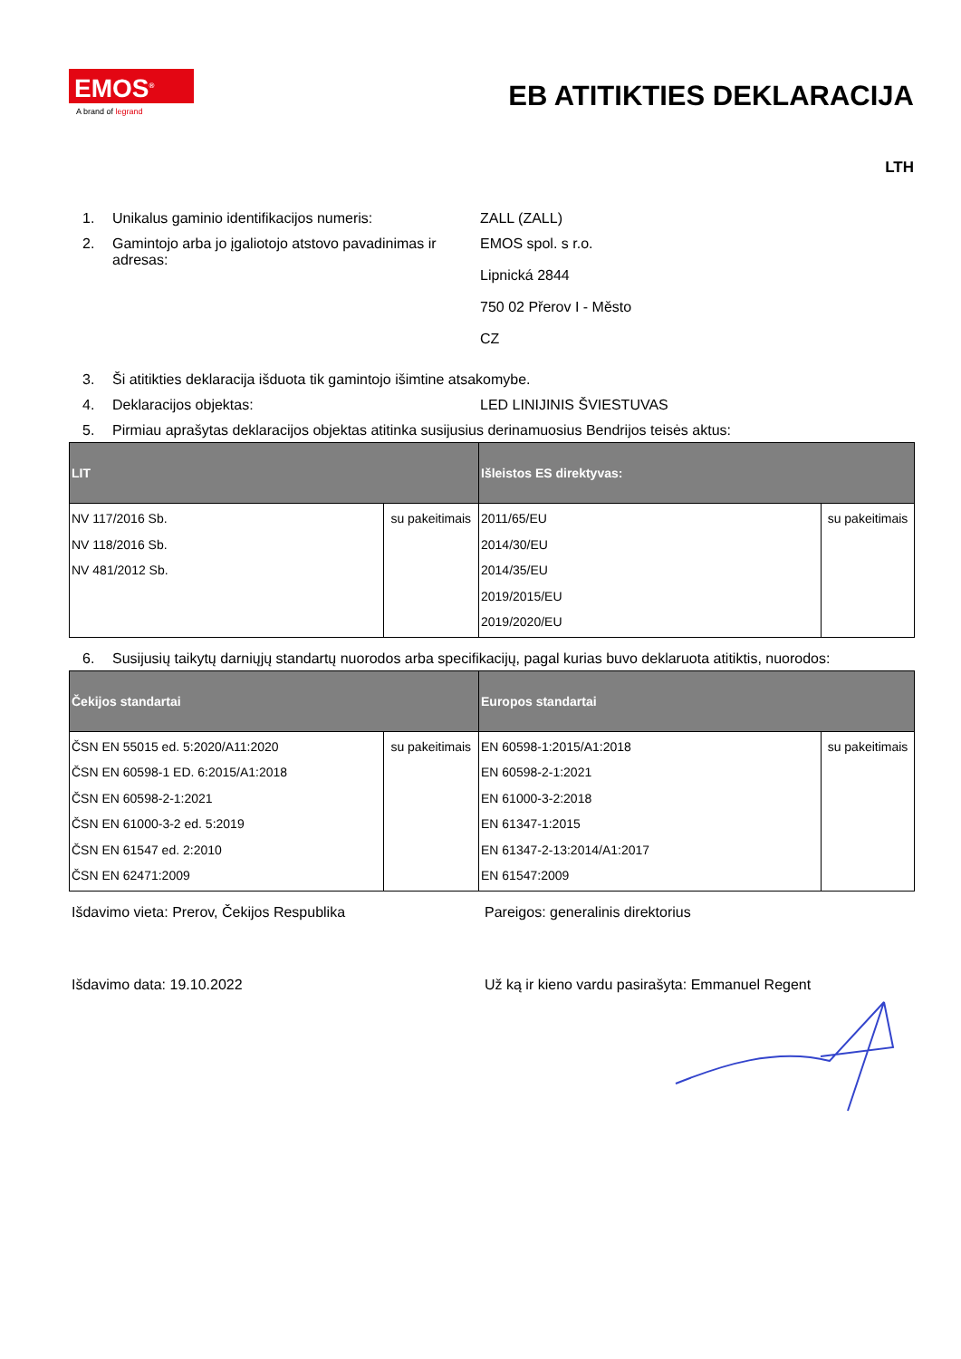EMOS<sup>®</sup>
A brand of legrand
EB ATITIKTIES DEKLARACIJA
LTH
1. Unikalus gaminio identifikacijos numeris: ZALL (ZALL)
2. Gamintojo arba jo įgaliotojo atstovo pavadinimas ir adresas:
EMOS spol. s r.o.
Lipnická 2844
750 02 Přerov I - Město
CZ
3. Ši atitikties deklaracija išduota tik gamintojo išimtine atsakomybe.
4. Deklaracijos objektas: LED LINIJINIS ŠVIESTUVAS
5. Pirmiau aprašytas deklaracijos objektas atitinka susijusius derinamuosius Bendrijos teisės aktus:
| LIT | | Išleistos ES direktyvas: | |
| --- | --- | --- | --- |
| NV 117/2016 Sb. NV 118/2016 Sb. NV 481/2012 Sb. | su pakeitimais | 2011/65/EU 2014/30/EU 2014/35/EU 2019/2015/EU 2019/2020/EU | su pakeitimais |
6. Susijusių taikytų darniųjų standartų nuorodos arba specifikacijų, pagal kurias buvo deklaruota atitiktis, nuorodos:
| Čekijos standartai | | Europos standartai | |
| --- | --- | --- | --- |
| ČSN EN 55015 ed. 5:2020/A11:2020 ČSN EN 60598-1 ED. 6:2015/A1:2018 ČSN EN 60598-2-1:2021 ČSN EN 61000-3-2 ed. 5:2019 ČSN EN 61547 ed. 2:2010 ČSN EN 62471:2009 | su pakeitimais | EN 60598-1:2015/A1:2018 EN 60598-2-1:2021 EN 61000-3-2:2018 EN 61347-1:2015 EN 61347-2-13:2014/A1:2017 EN 61547:2009 | su pakeitimais |
Išdavimo vieta: Prerov, Čekijos Respublika Pareigos: generalinis direktorius
Išdavimo data: 19.10.2022 Už ką ir kieno vardu pasirašyta: Emmanuel Regent